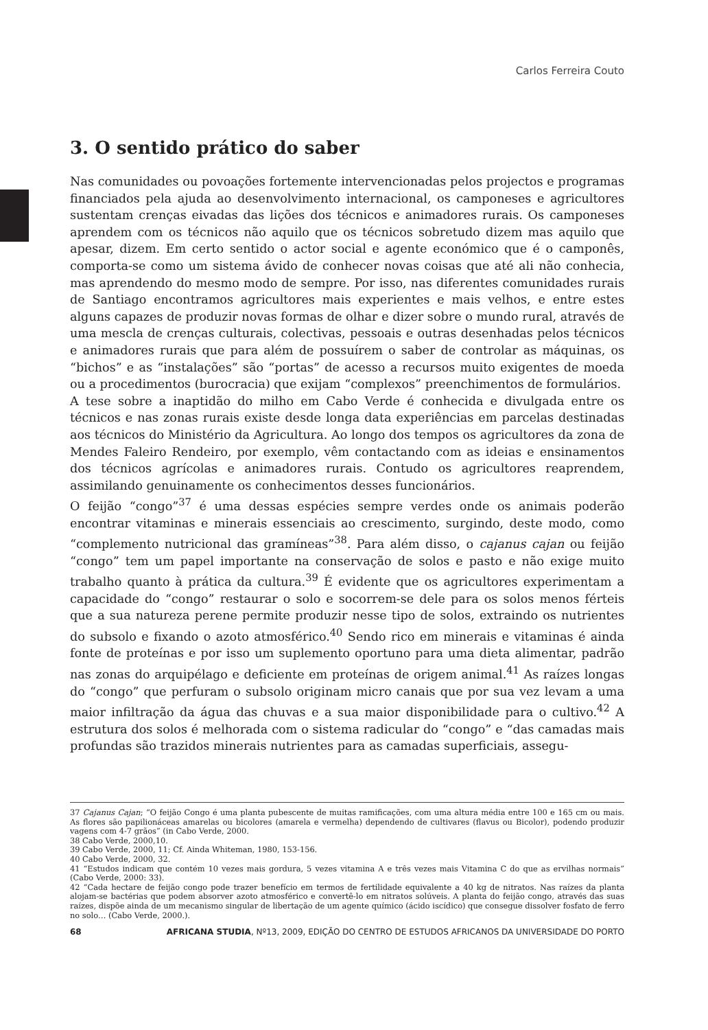Carlos Ferreira Couto
3. O sentido prático do saber
Nas comunidades ou povoações fortemente intervencionadas pelos projectos e programas financiados pela ajuda ao desenvolvimento internacional, os camponeses e agricultores sustentam crenças eivadas das lições dos técnicos e animadores rurais. Os camponeses aprendem com os técnicos não aquilo que os técnicos sobretudo dizem mas aquilo que apesar, dizem. Em certo sentido o actor social e agente económico que é o camponês, comporta-se como um sistema ávido de conhecer novas coisas que até ali não conhecia, mas aprendendo do mesmo modo de sempre. Por isso, nas diferentes comunidades rurais de Santiago encontramos agricultores mais experientes e mais velhos, e entre estes alguns capazes de produzir novas formas de olhar e dizer sobre o mundo rural, através de uma mescla de crenças culturais, colectivas, pessoais e outras desenhadas pelos técnicos e animadores rurais que para além de possuírem o saber de controlar as máquinas, os “bichos” e as “instalações” são “portas” de acesso a recursos muito exigentes de moeda ou a procedimentos (burocracia) que exijam “complexos” preenchimentos de formulários.
A tese sobre a inaptidão do milho em Cabo Verde é conhecida e divulgada entre os técnicos e nas zonas rurais existe desde longa data experiências em parcelas destinadas aos técnicos do Ministério da Agricultura. Ao longo dos tempos os agricultores da zona de Mendes Faleiro Rendeiro, por exemplo, vêm contactando com as ideias e ensinamentos dos técnicos agrícolas e animadores rurais. Contudo os agricultores reaprendem, assimilando genuinamente os conhecimentos desses funcionários.
O feijão “congo”<sup>37</sup> é uma dessas espécies sempre verdes onde os animais poderão encontrar vitaminas e minerais essenciais ao crescimento, surgindo, deste modo, como “complemento nutricional das gramíneas”<sup>38</sup>. Para além disso, o cajanus cajan ou feijão “congo” tem um papel importante na conservação de solos e pasto e não exige muito trabalho quanto à prática da cultura.<sup>39</sup> É evidente que os agricultores experimentam a capacidade do “congo” restaurar o solo e socorrem-se dele para os solos menos férteis que a sua natureza perene permite produzir nesse tipo de solos, extraindo os nutrientes do subsolo e fixando o azoto atmosférico.<sup>40</sup> Sendo rico em minerais e vitaminas é ainda fonte de proteínas e por isso um suplemento oportuno para uma dieta alimentar, padrão nas zonas do arquipélago e deficiente em proteínas de origem animal.<sup>41</sup> As raízes longas do “congo” que perfuram o subsolo originam micro canais que por sua vez levam a uma maior infiltração da água das chuvas e a sua maior disponibilidade para o cultivo.<sup>42</sup> A estrutura dos solos é melhorada com o sistema radicular do “congo” e “das camadas mais profundas são trazidos minerais nutrientes para as camadas superficiais, assegu-
37 Cajanus Cajan; “O feijão Congo é uma planta pubescente de muitas ramificações, com uma altura média entre 100 e 165 cm ou mais. As flores são papilionáceas amarelas ou bicolores (amarela e vermelha) dependendo de cultivares (flavus ou Bicolor), podendo produzir vagens com 4-7 grãos” (in Cabo Verde, 2000.
38 Cabo Verde, 2000,10.
39 Cabo Verde, 2000, 11; Cf. Ainda Whiteman, 1980, 153-156.
40 Cabo Verde, 2000, 32.
41 “Estudos indicam que contém 10 vezes mais gordura, 5 vezes vitamina A e três vezes mais Vitamina C do que as ervilhas normais” (Cabo Verde, 2000: 33).
42 “Cada hectare de feijão congo pode trazer benefício em termos de fertilidade equivalente a 40 kg de nitratos. Nas raízes da planta alojam-se bactérias que podem absorver azoto atmosférico e convertê-lo em nitratos solúveis. A planta do feijão congo, através das suas raízes, dispõe ainda de um mecanismo singular de libertação de um agente químico (ácido iscídico) que consegue dissolver fosfato de ferro no solo… (Cabo Verde, 2000.).
68 AFRICANA STUDIA, Nº13, 2009, EDIÇÃO DO CENTRO DE ESTUDOS AFRICANOS DA UNIVERSIDADE DO PORTO